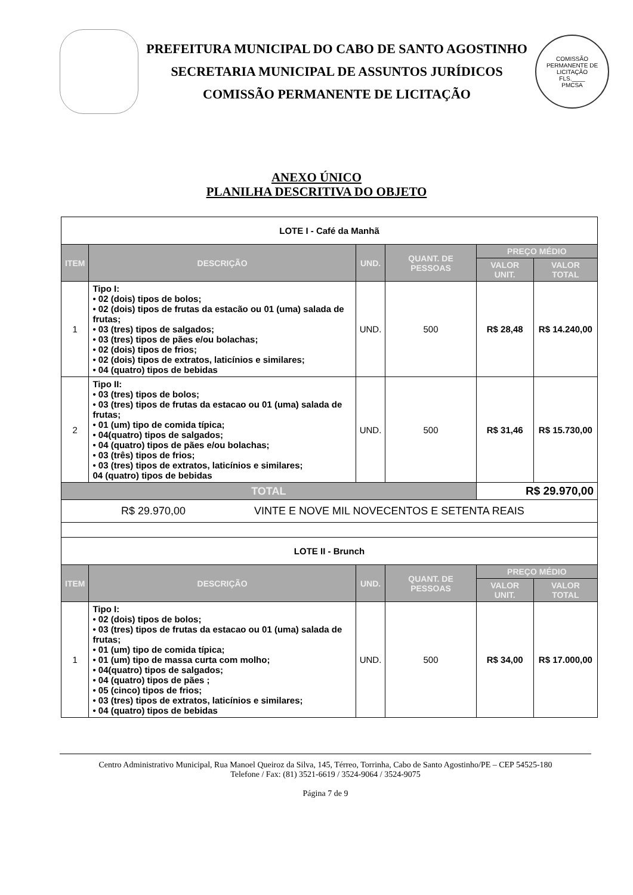PREFEITURA MUNICIPAL DO CABO DE SANTO AGOSTINHO
SECRETARIA MUNICIPAL DE ASSUNTOS JURÍDICOS
COMISSÃO PERMANENTE DE LICITAÇÃO
COMISSÃO PERMANENTE DE LICITAÇÃO
FLS.____
PMCSA
ANEXO ÚNICO
PLANILHA DESCRITIVA DO OBJETO
| LOTE I - Café da Manhã | | | | | |
| ITEM | DESCRIÇÃO | UND. | QUANT. DE PESSOAS | PREÇO MÉDIO | |
| | | | | VALOR UNIT. | VALOR TOTAL |
| 1 | Tipo I: • 02 (dois) tipos de bolos; • 02 (dois) tipos de frutas da estacão ou 01 (uma) salada de frutas; • 03 (tres) tipos de salgados; • 03 (tres) tipos de pães e/ou bolachas; • 02 (dois) tipos de frios; • 02 (dois) tipos de extratos, laticínios e similares; • 04 (quatro) tipos de bebidas | UND. | 500 | R$ 28,48 | R$ 14.240,00 |
| 2 | Tipo II: • 03 (tres) tipos de bolos; • 03 (tres) tipos de frutas da estacao ou 01 (uma) salada de frutas; • 01 (um) tipo de comida típica; • 04(quatro) tipos de salgados; • 04 (quatro) tipos de pães e/ou bolachas; • 03 (três) tipos de frios; • 03 (tres) tipos de extratos, laticínios e similares; 04 (quatro) tipos de bebidas | UND. | 500 | R$ 31,46 | R$ 15.730,00 |
| TOTAL | | | | R$ 29.970,00 | |
| R$ 29.970,00 VINTE E NOVE MIL NOVECENTOS E SETENTA REAIS | | | | | |
| LOTE II - Brunch | | | | | |
| ITEM | DESCRIÇÃO | UND. | QUANT. DE PESSOAS | PREÇO MÉDIO | |
| | | | | VALOR UNIT. | VALOR TOTAL |
| 1 | Tipo I: • 02 (dois) tipos de bolos; • 03 (tres) tipos de frutas da estacao ou 01 (uma) salada de frutas; • 01 (um) tipo de comida típica; • 01 (um) tipo de massa curta com molho; • 04(quatro) tipos de salgados; • 04 (quatro) tipos de pães ; • 05 (cinco) tipos de frios; • 03 (tres) tipos de extratos, laticínios e similares; • 04 (quatro) tipos de bebidas | UND. | 500 | R$ 34,00 | R$ 17.000,00 |
Centro Administrativo Municipal, Rua Manoel Queiroz da Silva, 145, Térreo, Torrinha, Cabo de Santo Agostinho/PE – CEP 54525-180
Telefone / Fax: (81) 3521-6619 / 3524-9064 / 3524-9075
Página 7 de 9